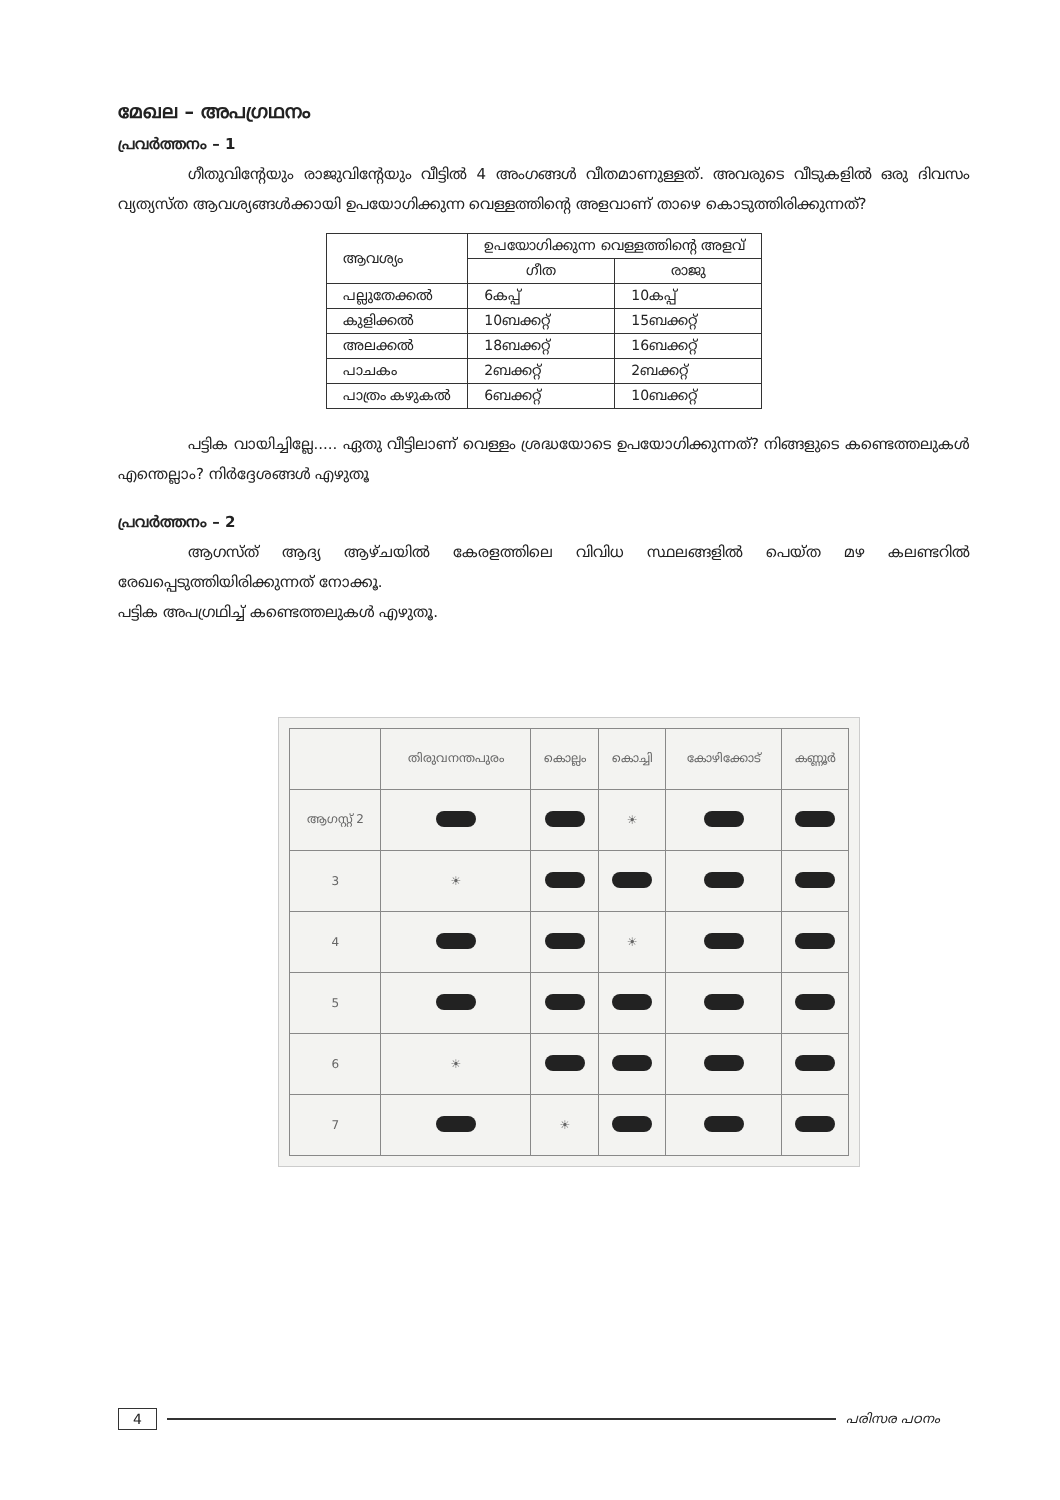മേഖല – അപഗ്രഥനം
പ്രവർത്തനം – 1
ഗീതുവിന്റേയും രാജുവിന്റേയും വീട്ടിൽ 4 അംഗങ്ങൾ വീതമാണുള്ളത്. അവരുടെ വീടുകളിൽ ഒരു ദിവസം വ്യത്യസ്ത ആവശ്യങ്ങൾക്കായി ഉപയോഗിക്കുന്ന വെള്ളത്തിന്റെ അളവാണ് താഴെ കൊടുത്തിരിക്കുന്നത്?
| ആവശ്യം | ഉപയോഗിക്കുന്ന വെള്ളത്തിന്റെ അളവ് | |
| --- | --- | --- |
| | ഗീത | രാജു |
| പല്ലുതേക്കൽ | 6കപ്പ് | 10കപ്പ് |
| കുളിക്കൽ | 10ബക്കറ്റ് | 15ബക്കറ്റ് |
| അലക്കൽ | 18ബക്കറ്റ് | 16ബക്കറ്റ് |
| പാചകം | 2ബക്കറ്റ് | 2ബക്കറ്റ് |
| പാത്രം കഴുകൽ | 6ബക്കറ്റ് | 10ബക്കറ്റ് |
പട്ടിക വായിച്ചില്ലേ..... ഏതു വീട്ടിലാണ് വെള്ളം ശ്രദ്ധയോടെ ഉപയോഗിക്കുന്നത്? നിങ്ങളുടെ കണ്ടെത്തലുകൾ എന്തെല്ലാം? നിർദ്ദേശങ്ങൾ എഴുതൂ
പ്രവർത്തനം – 2
ആഗസ്ത് ആദ്യ ആഴ്ചയിൽ കേരളത്തിലെ വിവിധ സ്ഥലങ്ങളിൽ പെയ്ത മഴ കലണ്ടറിൽ രേഖപ്പെടുത്തിയിരിക്കുന്നത് നോക്കൂ.
പട്ടിക അപഗ്രഥിച്ച് കണ്ടെത്തലുകൾ എഴുതൂ.
| | തിരുവനന്തപുരം | കൊല്ലം | കൊച്ചി | കോഴിക്കോട് | കണ്ണൂർ |
| ആഗസ്റ്റ് 2 | | | ☀ | | |
| 3 | ☀ | | | | |
| 4 | | | ☀ | | |
| 5 | | | | | |
| 6 | ☀ | | | | |
| 7 | | ☀ | | | |
4 പരിസര പഠനം